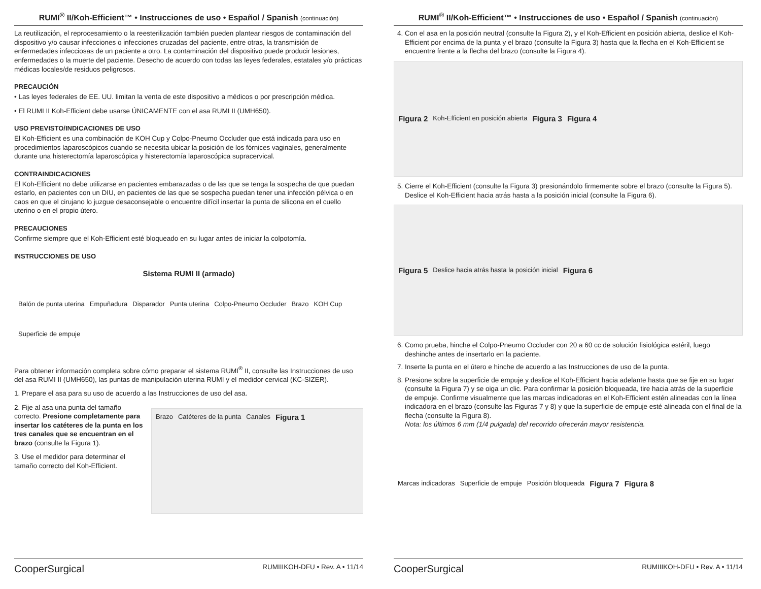RUMI<sup>®</sup> II/Koh-Efficient™ • Instrucciones de uso • Español / Spanish (continuación)
La reutilización, el reprocesamiento o la reesterilización también pueden plantear riesgos de contaminación del dispositivo y/o causar infecciones o infecciones cruzadas del paciente, entre otras, la transmisión de enfermedades infecciosas de un paciente a otro. La contaminación del dispositivo puede producir lesiones, enfermedades o la muerte del paciente. Desecho de acuerdo con todas las leyes federales, estatales y/o prácticas médicas locales/de residuos peligrosos.
PRECAUCIÓN
• Las leyes federales de EE. UU. limitan la venta de este dispositivo a médicos o por prescripción médica.
• El RUMI II Koh-Efficient debe usarse ÚNICAMENTE con el asa RUMI II (UMH650).
USO PREVISTO/INDICACIONES DE USO
El Koh-Efficient es una combinación de KOH Cup y Colpo-Pneumo Occluder que está indicada para uso en procedimientos laparoscópicos cuando se necesita ubicar la posición de los fórnices vaginales, generalmente durante una histerectomía laparoscópica y histerectomía laparoscópica supracervical.
CONTRAINDICACIONES
El Koh-Efficient no debe utilizarse en pacientes embarazadas o de las que se tenga la sospecha de que puedan estarlo, en pacientes con un DIU, en pacientes de las que se sospecha puedan tener una infección pélvica o en caos en que el cirujano lo juzgue desaconsejable o encuentre difícil insertar la punta de silicona en el cuello uterino o en el propio útero.
PRECAUCIONES
Confirme siempre que el Koh-Efficient esté bloqueado en su lugar antes de iniciar la colpotomía.
INSTRUCCIONES DE USO
Sistema RUMI II (armado) Balón de punta uterina Empuñadura Disparador Punta uterina Colpo-Pneumo Occluder Brazo KOH Cup Superficie de empuje
Para obtener información completa sobre cómo preparar el sistema RUMI<sup>®</sup> II, consulte las Instrucciones de uso del asa RUMI II (UMH650), las puntas de manipulación uterina RUMI y el medidor cervical (KC-SIZER).
1. Prepare el asa para su uso de acuerdo a las Instrucciones de uso del asa.
2. Fije al asa una punta del tamaño correcto. Presione completamente para insertar los catéteres de la punta en los tres canales que se encuentran en el brazo (consulte la Figura 1).
3. Use el medidor para determinar el tamaño correcto del Koh-Efficient.
Brazo Catéteres de la punta Canales Figura 1
CooperSurgical RUMIIIKOH-DFU • Rev. A • 11/14
RUMI<sup>®</sup> II/Koh-Efficient™ • Instrucciones de uso • Español / Spanish (continuación)
4. Con el asa en la posición neutral (consulte la Figura 2), y el Koh-Efficient en posición abierta, deslice el Koh-Efficient por encima de la punta y el brazo (consulte la Figura 3) hasta que la flecha en el Koh-Efficient se encuentre frente a la flecha del brazo (consulte la Figura 4).
Figura 2 Koh-Efficient en posición abierta Figura 3 Figura 4
5. Cierre el Koh-Efficient (consulte la Figura 3) presionándolo firmemente sobre el brazo (consulte la Figura 5). Deslice el Koh-Efficient hacia atrás hasta a la posición inicial (consulte la Figura 6).
Figura 5 Deslice hacia atrás hasta la posición inicial Figura 6
6. Como prueba, hinche el Colpo-Pneumo Occluder con 20 a 60 cc de solución fisiológica estéril, luego deshinche antes de insertarlo en la paciente.
7. Inserte la punta en el útero e hinche de acuerdo a las Instrucciones de uso de la punta.
8. Presione sobre la superficie de empuje y deslice el Koh-Efficient hacia adelante hasta que se fije en su lugar (consulte la Figura 7) y se oiga un clic. Para confirmar la posición bloqueada, tire hacia atrás de la superficie de empuje. Confirme visualmente que las marcas indicadoras en el Koh-Efficient estén alineadas con la línea indicadora en el brazo (consulte las Figuras 7 y 8) y que la superficie de empuje esté alineada con el final de la flecha (consulte la Figura 8).
Nota: los últimos 6 mm (1/4 pulgada) del recorrido ofrecerán mayor resistencia.
Marcas indicadoras Superficie de empuje Posición bloqueada Figura 7 Figura 8
CooperSurgical RUMIIIKOH-DFU • Rev. A • 11/14